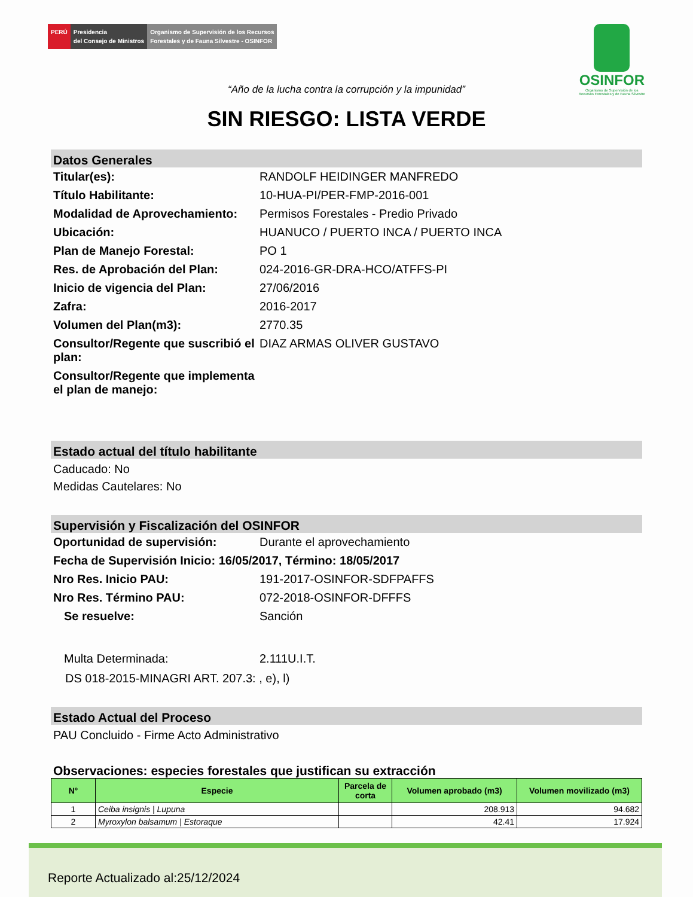PERÚ Presidencia
del Consejo de Ministros
Organismo de Supervisión de los Recursos
Forestales y de Fauna Silvestre - OSINFOR
OSINFOR
Organismo de Supervisión de los
Recursos Forestales y de Fauna Silvestre
“Año de la lucha contra la corrupción y la impunidad”
SIN RIESGO: LISTA VERDE
Datos Generales
Titular(es): RANDOLF HEIDINGER MANFREDO
Título Habilitante: 10-HUA-PI/PER-FMP-2016-001
Modalidad de Aprovechamiento:
Permisos Forestales - Predio Privado
Ubicación: HUANUCO / PUERTO INCA / PUERTO INCA
Plan de Manejo Forestal: PO 1
Res. de Aprobación del Plan: 024-2016-GR-DRA-HCO/ATFFS-PI
Inicio de vigencia del Plan: 27/06/2016
Zafra: 2016-2017
Volumen del Plan(m3): 2770.35
Consultor/Regente que suscribió el plan:
DIAZ ARMAS OLIVER GUSTAVO
Consultor/Regente que implementa el plan de manejo:
Estado actual del título habilitante
Caducado: No
Medidas Cautelares: No
Supervisión y Fiscalización del OSINFOR
Oportunidad de supervisión: Durante el aprovechamiento
Fecha de Supervisión Inicio: 16/05/2017, Término: 18/05/2017
Nro Res. Inicio PAU: 191-2017-OSINFOR-SDFPAFFS
Nro Res. Término PAU: 072-2018-OSINFOR-DFFFS
Se resuelve: Sanción
Multa Determinada: 2.111U.I.T.
DS 018-2015-MINAGRI ART. 207.3: , e), l)
Estado Actual del Proceso
PAU Concluido - Firme Acto Administrativo
Observaciones: especies forestales que justifican su extracción
| N° | Especie | Parcela de corta | Volumen aprobado (m3) | Volumen movilizado (m3) |
| --- | --- | --- | --- | --- |
| 1 | Ceiba insignis / Lupuna | | 208.913 | 94.682 |
| 2 | Myroxylon balsamum / Estoraque | | 42.41 | 17.924 |
Reporte Actualizado al:25/12/2024